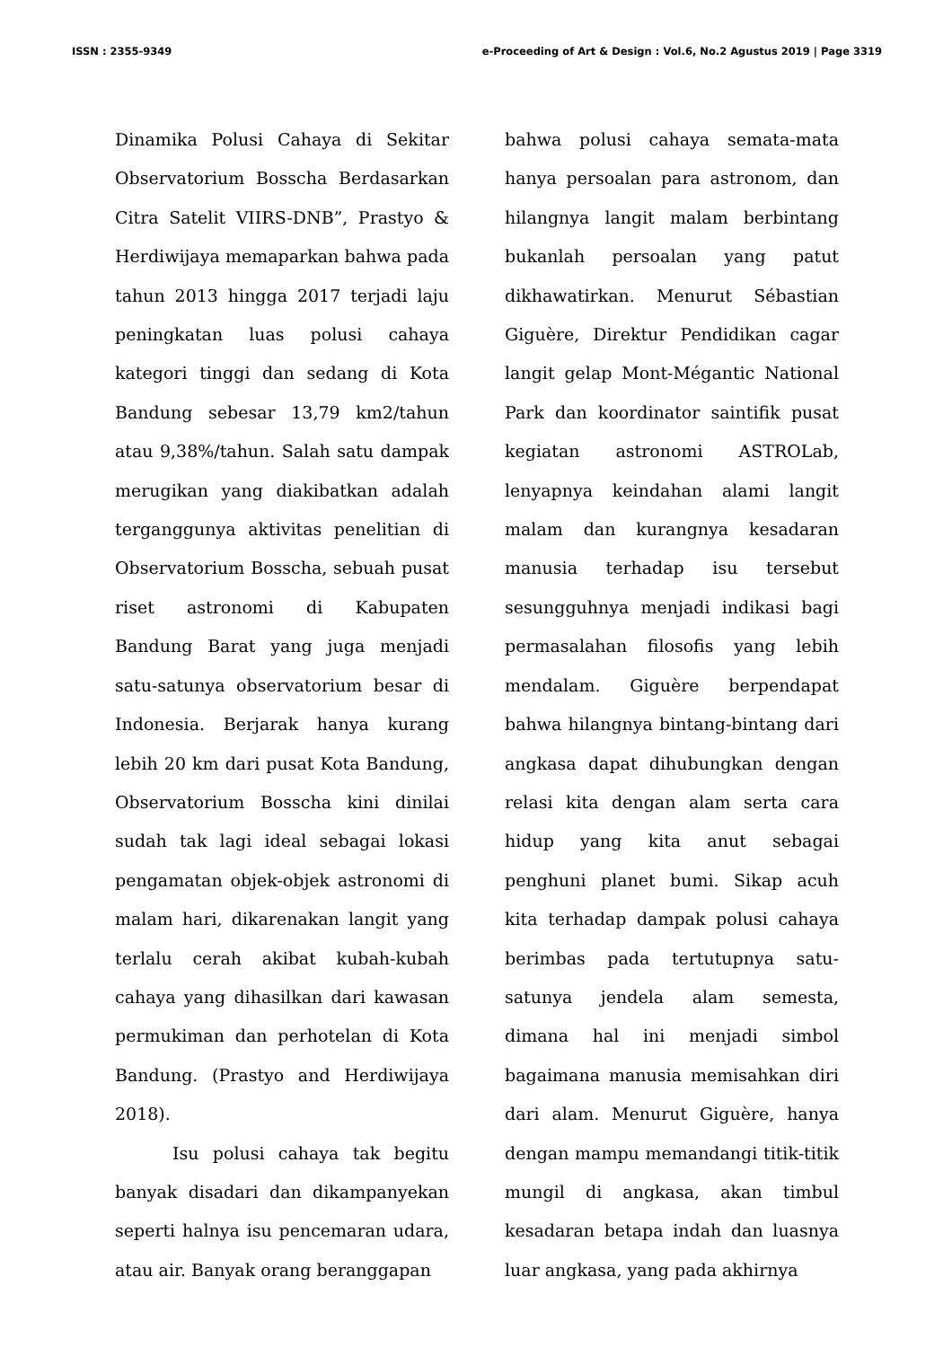ISSN : 2355-9349 e-Proceeding of Art & Design : Vol.6, No.2 Agustus 2019 | Page 3319
Dinamika Polusi Cahaya di Sekitar Observatorium Bosscha Berdasarkan Citra Satelit VIIRS-DNB”, Prastyo & Herdiwijaya memaparkan bahwa pada tahun 2013 hingga 2017 terjadi laju peningkatan luas polusi cahaya kategori tinggi dan sedang di Kota Bandung sebesar 13,79 km2/tahun atau 9,38%/tahun. Salah satu dampak merugikan yang diakibatkan adalah terganggunya aktivitas penelitian di Observatorium Bosscha, sebuah pusat riset astronomi di Kabupaten Bandung Barat yang juga menjadi satu-satunya observatorium besar di Indonesia. Berjarak hanya kurang lebih 20 km dari pusat Kota Bandung, Observatorium Bosscha kini dinilai sudah tak lagi ideal sebagai lokasi pengamatan objek-objek astronomi di malam hari, dikarenakan langit yang terlalu cerah akibat kubah-kubah cahaya yang dihasilkan dari kawasan permukiman dan perhotelan di Kota Bandung. (Prastyo and Herdiwijaya 2018).
Isu polusi cahaya tak begitu banyak disadari dan dikampanyekan seperti halnya isu pencemaran udara, atau air. Banyak orang beranggapan
bahwa polusi cahaya semata-mata hanya persoalan para astronom, dan hilangnya langit malam berbintang bukanlah persoalan yang patut dikhawatirkan. Menurut Sébastian Giguère, Direktur Pendidikan cagar langit gelap Mont-Mégantic National Park dan koordinator saintifik pusat kegiatan astronomi ASTROLab, lenyapnya keindahan alami langit malam dan kurangnya kesadaran manusia terhadap isu tersebut sesungguhnya menjadi indikasi bagi permasalahan filosofis yang lebih mendalam. Giguère berpendapat bahwa hilangnya bintang-bintang dari angkasa dapat dihubungkan dengan relasi kita dengan alam serta cara hidup yang kita anut sebagai penghuni planet bumi. Sikap acuh kita terhadap dampak polusi cahaya berimbas pada tertutupnya satu-satunya jendela alam semesta, dimana hal ini menjadi simbol bagaimana manusia memisahkan diri dari alam. Menurut Giguère, hanya dengan mampu memandangi titik-titik mungil di angkasa, akan timbul kesadaran betapa indah dan luasnya luar angkasa, yang pada akhirnya